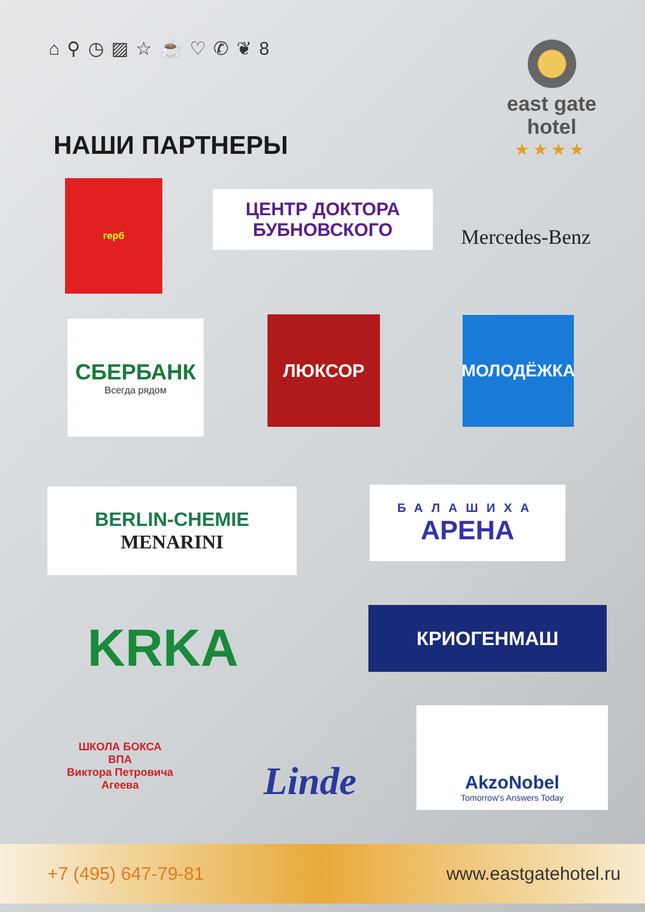⌂ ⚲ ◷ ▨ ☆ ☕ ♡ ✆ ❦ 8
east gate
hotel
★★★★
НАШИ ПАРТНЕРЫ
герб
ЦЕНТР ДОКТОРА
БУБНОВСКОГО
Mercedes-Benz
СБЕРБАНК
Всегда рядом
ЛЮКСОР МОЛОДЁЖКА
BERLIN-CHEMIE
MENARINI
БАЛАШИХА
АРЕНА
KRKA КРИОГЕНМАШ
ШКОЛА БОКСА
ВПА
Виктора Петровича Агеева
Linde
AkzoNobel
Tomorrow's Answers Today
+7 (495) 647-79-81 www.eastgatehotel.ru